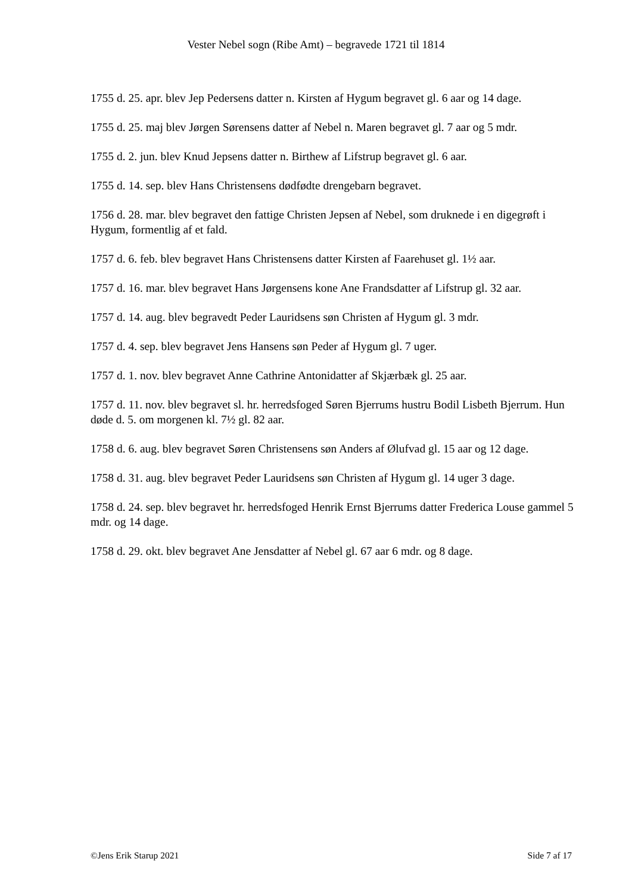Vester Nebel sogn (Ribe Amt) – begravede 1721 til 1814
1755 d. 25. apr. blev Jep Pedersens datter n. Kirsten af Hygum begravet gl. 6 aar og 14 dage.
1755 d. 25. maj blev Jørgen Sørensens datter af Nebel n. Maren begravet gl. 7 aar og 5 mdr.
1755 d. 2. jun. blev Knud Jepsens datter n. Birthew af Lifstrup begravet gl. 6 aar.
1755 d. 14. sep. blev Hans Christensens dødfødte drengebarn begravet.
1756 d. 28. mar. blev begravet den fattige Christen Jepsen af Nebel, som druknede i en digegrøft i Hygum, formentlig af et fald.
1757 d. 6. feb. blev begravet Hans Christensens datter Kirsten af Faarehuset gl. 1½ aar.
1757 d. 16. mar. blev begravet Hans Jørgensens kone Ane Frandsdatter af Lifstrup gl. 32 aar.
1757 d. 14. aug. blev begravedt Peder Lauridsens søn Christen af Hygum gl. 3 mdr.
1757 d. 4. sep. blev begravet Jens Hansens søn Peder af Hygum gl. 7 uger.
1757 d. 1. nov. blev begravet Anne Cathrine Antonidatter af Skjærbæk gl. 25 aar.
1757 d. 11. nov. blev begravet sl. hr. herredsfoged Søren Bjerrums hustru Bodil Lisbeth Bjerrum. Hun døde d. 5. om morgenen kl. 7½ gl. 82 aar.
1758 d. 6. aug. blev begravet Søren Christensens søn Anders af Ølufvad gl. 15 aar og 12 dage.
1758 d. 31. aug. blev begravet Peder Lauridsens søn Christen af Hygum gl. 14 uger 3 dage.
1758 d. 24. sep. blev begravet hr. herredsfoged Henrik Ernst Bjerrums datter Frederica Louse gammel 5 mdr. og 14 dage.
1758 d. 29. okt. blev begravet Ane Jensdatter af Nebel gl. 67 aar 6 mdr. og 8 dage.
©Jens Erik Starup 2021 Side 7 af 17